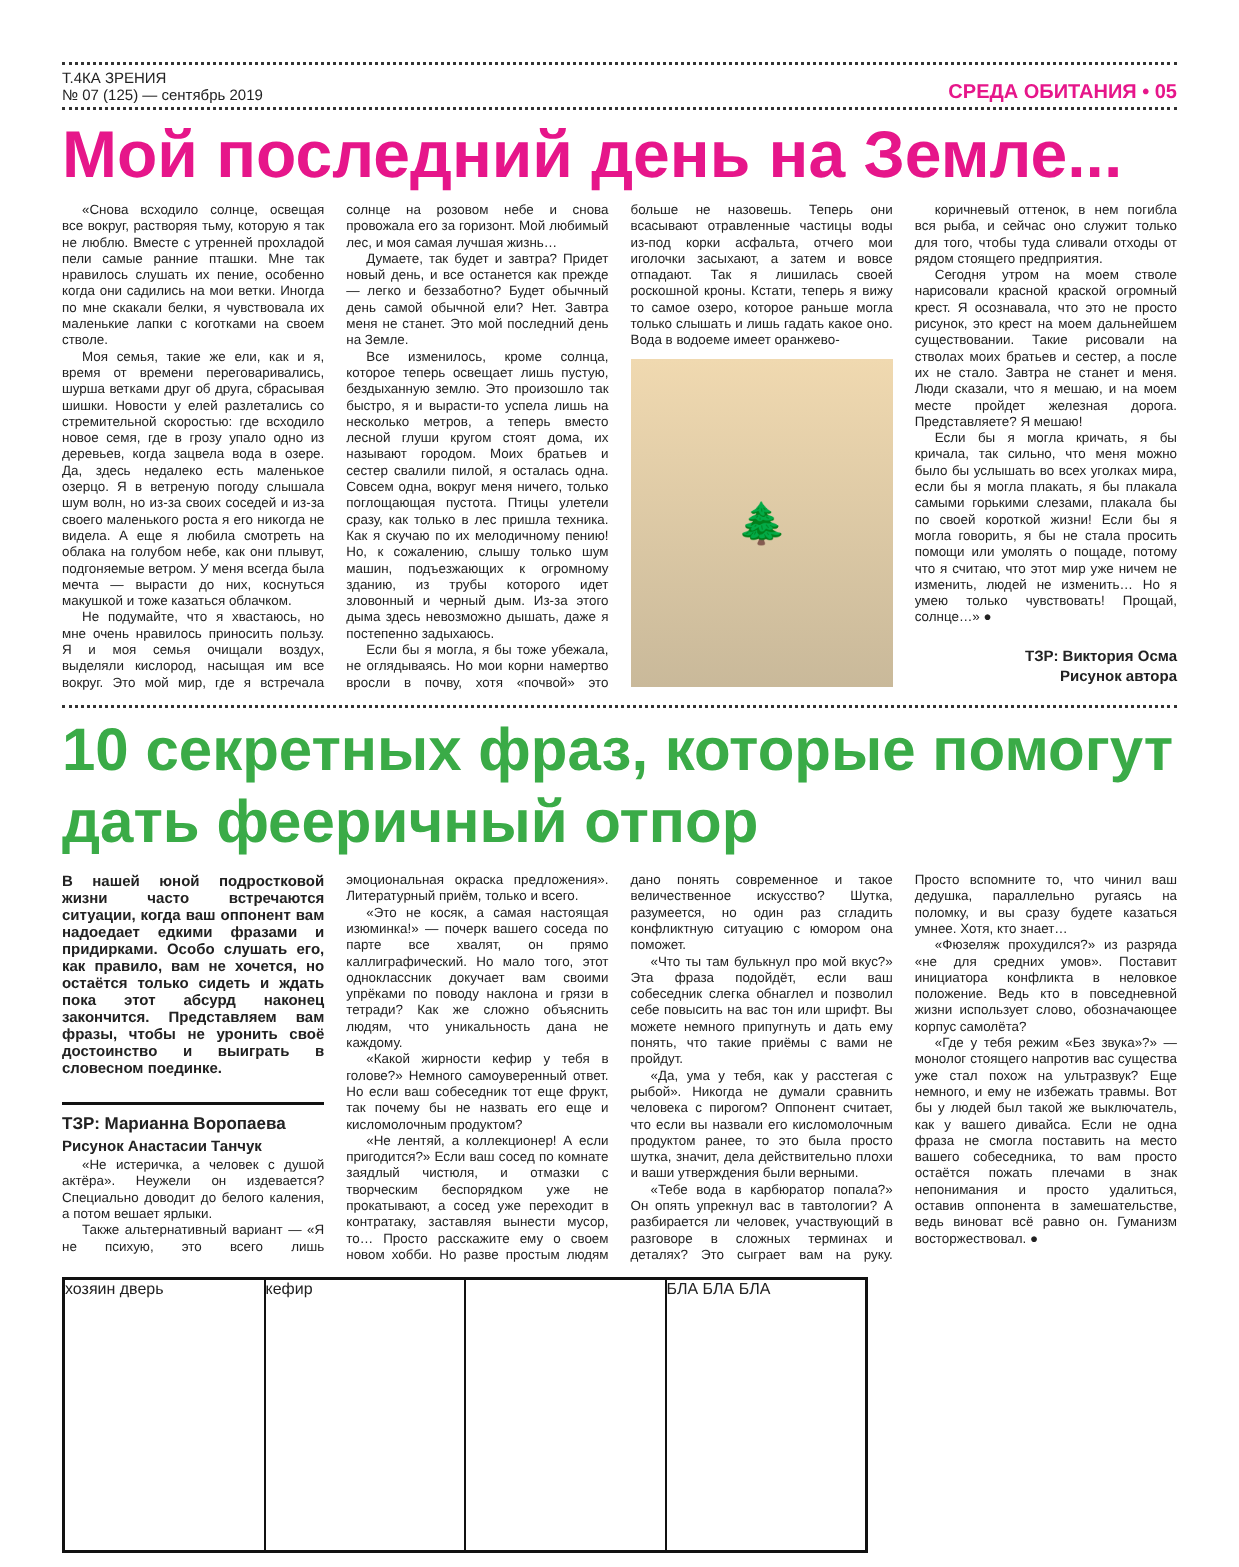Т.4КА ЗРЕНИЯ
№ 07 (125) — сентябрь 2019
СРЕДА ОБИТАНИЯ • 05
Мой последний день на Земле...
«Снова всходило солнце, освещая все вокруг, растворяя тьму, которую я так не люблю. Вместе с утренней прохладой пели самые ранние пташки. Мне так нравилось слушать их пение, особенно когда они садились на мои ветки. Иногда по мне скакали белки, я чувствовала их маленькие лапки с коготками на своем стволе.
Моя семья, такие же ели, как и я, время от времени переговаривались, шурша ветками друг об друга, сбрасывая шишки. Новости у елей разлетались со стремительной скоростью: где всходило новое семя, где в грозу упало одно из деревьев, когда зацвела вода в озере. Да, здесь недалеко есть маленькое озерцо. Я в ветреную погоду слышала шум волн, но из-за своих соседей и из-за своего маленького роста я его никогда не видела. А еще я любила смотреть на облака на голубом небе, как они плывут, подгоняемые ветром. У меня всегда была мечта — вырасти до них, коснуться макушкой и тоже казаться облачком.
Не подумайте, что я хвастаюсь, но мне очень нравилось приносить пользу. Я и моя семья очищали воздух, выделяли кислород, насыщая им все вокруг. Это мой мир, где я встречала солнце на розовом небе и снова провожала его за горизонт. Мой любимый лес, и моя самая лучшая жизнь…
Думаете, так будет и завтра? Придет новый день, и все останется как прежде — легко и беззаботно? Будет обычный день самой обычной ели? Нет. Завтра меня не станет. Это мой последний день на Земле.
Все изменилось, кроме солнца, которое теперь освещает лишь пустую, бездыханную землю. Это произошло так быстро, я и вырасти-то успела лишь на несколько метров, а теперь вместо лесной глуши кругом стоят дома, их называют городом. Моих братьев и сестер свалили пилой, я осталась одна. Совсем одна, вокруг меня ничего, только поглощающая пустота. Птицы улетели сразу, как только в лес пришла техника. Как я скучаю по их мелодичному пению! Но, к сожалению, слышу только шум машин, подъезжающих к огромному зданию, из трубы которого идет зловонный и черный дым. Из-за этого дыма здесь невозможно дышать, даже я постепенно задыхаюсь.
Если бы я могла, я бы тоже убежала, не оглядываясь. Но мои корни намертво вросли в почву, хотя «почвой» это больше не назовешь. Теперь они всасывают отравленные частицы воды из-под корки асфальта, отчего мои иголочки засыхают, а затем и вовсе отпадают. Так я лишилась своей роскошной кроны. Кстати, теперь я вижу то самое озеро, которое раньше могла только слышать и лишь гадать какое оно. Вода в водоеме имеет оранжево-
🌲
коричневый оттенок, в нем погибла вся рыба, и сейчас оно служит только для того, чтобы туда сливали отходы от рядом стоящего предприятия.
Сегодня утром на моем стволе нарисовали красной краской огромный крест. Я осознавала, что это не просто рисунок, это крест на моем дальнейшем существовании. Такие рисовали на стволах моих братьев и сестер, а после их не стало. Завтра не станет и меня. Люди сказали, что я мешаю, и на моем месте пройдет железная дорога. Представляете? Я мешаю!
Если бы я могла кричать, я бы кричала, так сильно, что меня можно было бы услышать во всех уголках мира, если бы я могла плакать, я бы плакала самыми горькими слезами, плакала бы по своей короткой жизни! Если бы я могла говорить, я бы не стала просить помощи или умолять о пощаде, потому что я считаю, что этот мир уже ничем не изменить, людей не изменить… Но я умею только чувствовать! Прощай, солнце…» ●
ТЗР: Виктория Осма
Рисунок автора
10 секретных фраз, которые помогут дать фееричный отпор
В нашей юной подростковой жизни часто встречаются ситуации, когда ваш оппонент вам надоедает едкими фразами и придирками. Особо слушать его, как правило, вам не хочется, но остаётся только сидеть и ждать пока этот абсурд наконец закончится. Представляем вам фразы, чтобы не уронить своё достоинство и выиграть в словесном поединке.
ТЗР: Марианна Воропаева
Рисунок Анастасии Танчук
«Не истеричка, а человек с душой актёра». Неужели он издевается? Специально доводит до белого каления, а потом вешает ярлыки.
Также альтернативный вариант — «Я не психую, это всего лишь эмоциональная окраска предложения». Литературный приём, только и всего.
«Это не косяк, а самая настоящая изюминка!» — почерк вашего соседа по парте все хвалят, он прямо каллиграфический. Но мало того, этот одноклассник докучает вам своими упрёками по поводу наклона и грязи в тетради? Как же сложно объяснить людям, что уникальность дана не каждому.
«Какой жирности кефир у тебя в голове?» Немного самоуверенный ответ. Но если ваш собеседник тот еще фрукт, так почему бы не назвать его еще и кисломолочным продуктом?
«Не лентяй, а коллекционер! А если пригодится?» Если ваш сосед по комнате заядлый чистюля, и отмазки с творческим беспорядком уже не прокатывают, а сосед уже переходит в контратаку, заставляя вынести мусор, то… Просто расскажите ему о своем новом хобби. Но разве простым людям дано понять современное и такое величественное искусство? Шутка, разумеется, но один раз сгладить конфликтную ситуацию с юмором она поможет.
«Что ты там булькнул про мой вкус?» Эта фраза подойдёт, если ваш собеседник слегка обнаглел и позволил себе повысить на вас тон или шрифт. Вы можете немного припугнуть и дать ему понять, что такие приёмы с вами не пройдут.
«Да, ума у тебя, как у расстегая с рыбой». Никогда не думали сравнить человека с пирогом? Оппонент считает, что если вы назвали его кисломолочным продуктом ранее, то это была просто шутка, значит, дела действительно плохи и ваши утверждения были верными.
«Тебе вода в карбюратор попала?» Он опять упрекнул вас в тавтологии? А разбирается ли человек, участвующий в разговоре в сложных терминах и деталях? Это сыграет вам на руку. Просто вспомните то, что чинил ваш дедушка, параллельно ругаясь на поломку, и вы сразу будете казаться умнее. Хотя, кто знает…
«Фюзеляж прохудился?» из разряда «не для средних умов». Поставит инициатора конфликта в неловкое положение. Ведь кто в повседневной жизни использует слово, обозначающее корпус самолёта?
«Где у тебя режим «Без звука»?» — монолог стоящего напротив вас существа уже стал похож на ультразвук? Еще немного, и ему не избежать травмы. Вот бы у людей был такой же выключатель, как у вашего дивайса. Если не одна фраза не смогла поставить на место вашего собеседника, то вам просто остаётся пожать плечами в знак непонимания и просто удалиться, оставив оппонента в замешательстве, ведь виноват всё равно он. Гуманизм восторжествовал. ●
хозяин дверь кефир БЛА БЛА БЛА